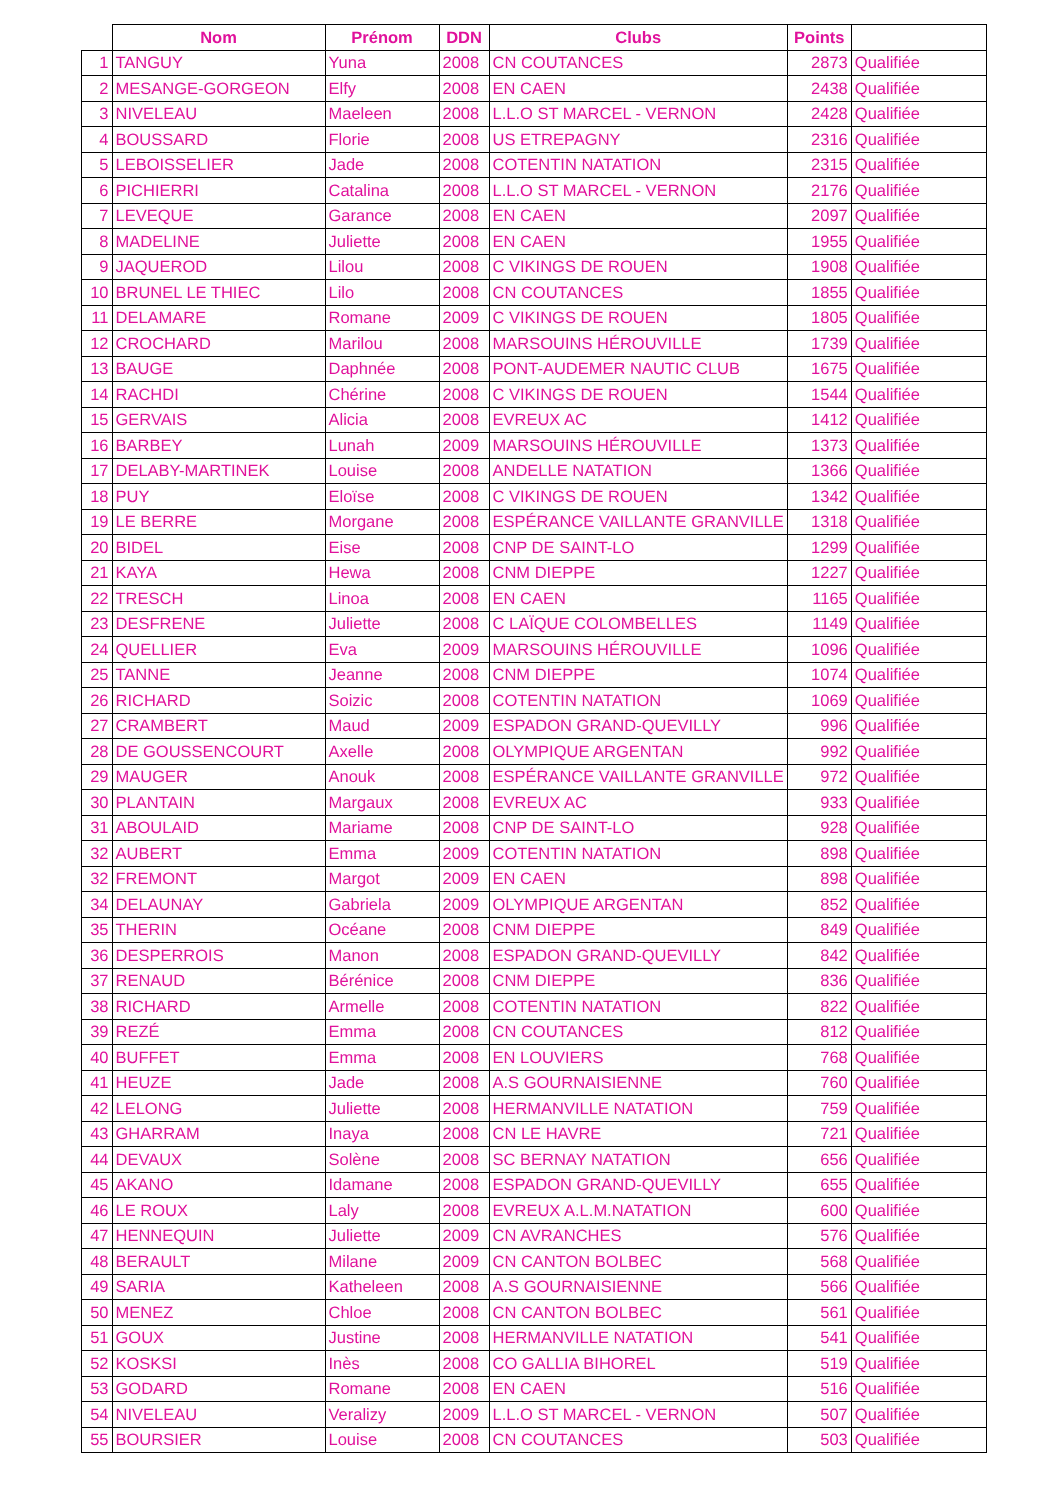| | Nom | Prénom | DDN | Clubs | Points | |
| --- | --- | --- | --- | --- | --- | --- |
| 1 | TANGUY | Yuna | 2008 | CN COUTANCES | 2873 | Qualifiée |
| 2 | MESANGE-GORGEON | Elfy | 2008 | EN CAEN | 2438 | Qualifiée |
| 3 | NIVELEAU | Maeleen | 2008 | L.L.O ST MARCEL - VERNON | 2428 | Qualifiée |
| 4 | BOUSSARD | Florie | 2008 | US ETREPAGNY | 2316 | Qualifiée |
| 5 | LEBOISSELIER | Jade | 2008 | COTENTIN NATATION | 2315 | Qualifiée |
| 6 | PICHIERRI | Catalina | 2008 | L.L.O ST MARCEL - VERNON | 2176 | Qualifiée |
| 7 | LEVEQUE | Garance | 2008 | EN CAEN | 2097 | Qualifiée |
| 8 | MADELINE | Juliette | 2008 | EN CAEN | 1955 | Qualifiée |
| 9 | JAQUEROD | Lilou | 2008 | C VIKINGS DE ROUEN | 1908 | Qualifiée |
| 10 | BRUNEL LE THIEC | Lilo | 2008 | CN COUTANCES | 1855 | Qualifiée |
| 11 | DELAMARE | Romane | 2009 | C VIKINGS DE ROUEN | 1805 | Qualifiée |
| 12 | CROCHARD | Marilou | 2008 | MARSOUINS HÉROUVILLE | 1739 | Qualifiée |
| 13 | BAUGE | Daphnée | 2008 | PONT-AUDEMER NAUTIC CLUB | 1675 | Qualifiée |
| 14 | RACHDI | Chérine | 2008 | C VIKINGS DE ROUEN | 1544 | Qualifiée |
| 15 | GERVAIS | Alicia | 2008 | EVREUX AC | 1412 | Qualifiée |
| 16 | BARBEY | Lunah | 2009 | MARSOUINS HÉROUVILLE | 1373 | Qualifiée |
| 17 | DELABY-MARTINEK | Louise | 2008 | ANDELLE NATATION | 1366 | Qualifiée |
| 18 | PUY | Eloïse | 2008 | C VIKINGS DE ROUEN | 1342 | Qualifiée |
| 19 | LE BERRE | Morgane | 2008 | ESPÉRANCE VAILLANTE GRANVILLE | 1318 | Qualifiée |
| 20 | BIDEL | Eise | 2008 | CNP DE SAINT-LO | 1299 | Qualifiée |
| 21 | KAYA | Hewa | 2008 | CNM DIEPPE | 1227 | Qualifiée |
| 22 | TRESCH | Linoa | 2008 | EN CAEN | 1165 | Qualifiée |
| 23 | DESFRENE | Juliette | 2008 | C LAÏQUE COLOMBELLES | 1149 | Qualifiée |
| 24 | QUELLIER | Eva | 2009 | MARSOUINS HÉROUVILLE | 1096 | Qualifiée |
| 25 | TANNE | Jeanne | 2008 | CNM DIEPPE | 1074 | Qualifiée |
| 26 | RICHARD | Soizic | 2008 | COTENTIN NATATION | 1069 | Qualifiée |
| 27 | CRAMBERT | Maud | 2009 | ESPADON GRAND-QUEVILLY | 996 | Qualifiée |
| 28 | DE GOUSSENCOURT | Axelle | 2008 | OLYMPIQUE ARGENTAN | 992 | Qualifiée |
| 29 | MAUGER | Anouk | 2008 | ESPÉRANCE VAILLANTE GRANVILLE | 972 | Qualifiée |
| 30 | PLANTAIN | Margaux | 2008 | EVREUX AC | 933 | Qualifiée |
| 31 | ABOULAID | Mariame | 2008 | CNP DE SAINT-LO | 928 | Qualifiée |
| 32 | AUBERT | Emma | 2009 | COTENTIN NATATION | 898 | Qualifiée |
| 32 | FREMONT | Margot | 2009 | EN CAEN | 898 | Qualifiée |
| 34 | DELAUNAY | Gabriela | 2009 | OLYMPIQUE ARGENTAN | 852 | Qualifiée |
| 35 | THERIN | Océane | 2008 | CNM DIEPPE | 849 | Qualifiée |
| 36 | DESPERROIS | Manon | 2008 | ESPADON GRAND-QUEVILLY | 842 | Qualifiée |
| 37 | RENAUD | Bérénice | 2008 | CNM DIEPPE | 836 | Qualifiée |
| 38 | RICHARD | Armelle | 2008 | COTENTIN NATATION | 822 | Qualifiée |
| 39 | REZÉ | Emma | 2008 | CN COUTANCES | 812 | Qualifiée |
| 40 | BUFFET | Emma | 2008 | EN LOUVIERS | 768 | Qualifiée |
| 41 | HEUZE | Jade | 2008 | A.S GOURNAISIENNE | 760 | Qualifiée |
| 42 | LELONG | Juliette | 2008 | HERMANVILLE NATATION | 759 | Qualifiée |
| 43 | GHARRAM | Inaya | 2008 | CN LE HAVRE | 721 | Qualifiée |
| 44 | DEVAUX | Solène | 2008 | SC BERNAY NATATION | 656 | Qualifiée |
| 45 | AKANO | Idamane | 2008 | ESPADON GRAND-QUEVILLY | 655 | Qualifiée |
| 46 | LE ROUX | Laly | 2008 | EVREUX A.L.M.NATATION | 600 | Qualifiée |
| 47 | HENNEQUIN | Juliette | 2009 | CN AVRANCHES | 576 | Qualifiée |
| 48 | BERAULT | Milane | 2009 | CN CANTON BOLBEC | 568 | Qualifiée |
| 49 | SARIA | Katheleen | 2008 | A.S GOURNAISIENNE | 566 | Qualifiée |
| 50 | MENEZ | Chloe | 2008 | CN CANTON BOLBEC | 561 | Qualifiée |
| 51 | GOUX | Justine | 2008 | HERMANVILLE NATATION | 541 | Qualifiée |
| 52 | KOSKSI | Inès | 2008 | CO GALLIA BIHOREL | 519 | Qualifiée |
| 53 | GODARD | Romane | 2008 | EN CAEN | 516 | Qualifiée |
| 54 | NIVELEAU | Veralizy | 2009 | L.L.O ST MARCEL - VERNON | 507 | Qualifiée |
| 55 | BOURSIER | Louise | 2008 | CN COUTANCES | 503 | Qualifiée |